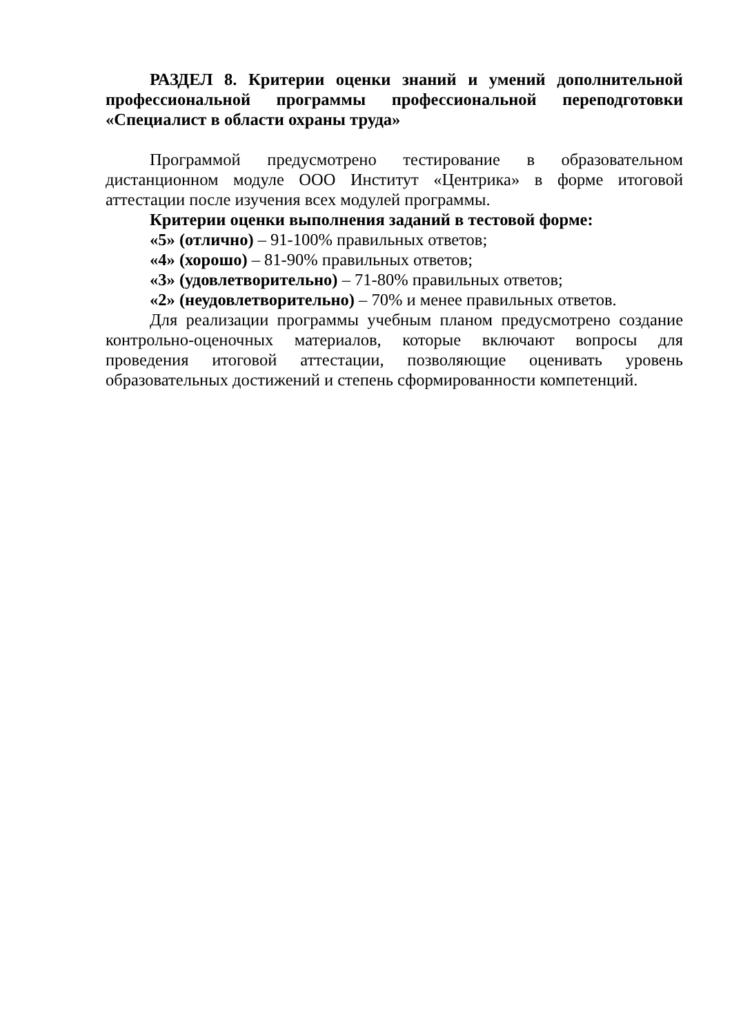РАЗДЕЛ 8. Критерии оценки знаний и умений дополнительной профессиональной программы профессиональной переподготовки «Специалист в области охраны труда»
Программой предусмотрено тестирование в образовательном дистанционном модуле ООО Институт «Центрика» в форме итоговой аттестации после изучения всех модулей программы.
Критерии оценки выполнения заданий в тестовой форме:
«5» (отлично) – 91-100% правильных ответов;
«4» (хорошо) – 81-90% правильных ответов;
«3» (удовлетворительно) – 71-80% правильных ответов;
«2» (неудовлетворительно) – 70% и менее правильных ответов.
Для реализации программы учебным планом предусмотрено создание контрольно-оценочных материалов, которые включают вопросы для проведения итоговой аттестации, позволяющие оценивать уровень образовательных достижений и степень сформированности компетенций.